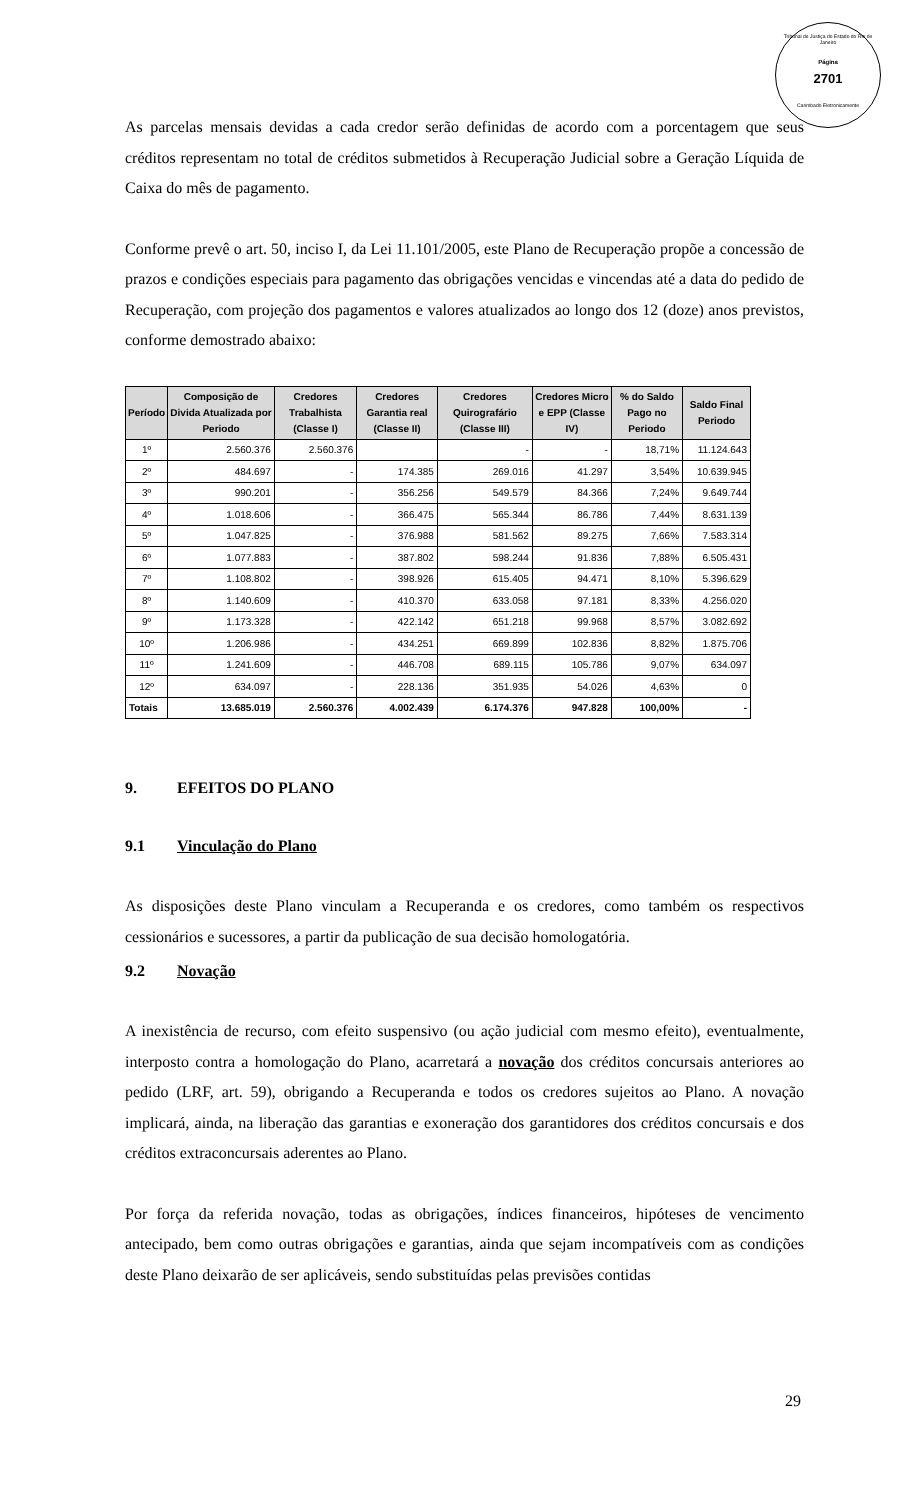Tribunal de Justiça do Estado do Rio de Janeiro
Página
2701
Carimbado Eletronicamente
As parcelas mensais devidas a cada credor serão definidas de acordo com a porcentagem que seus créditos representam no total de créditos submetidos à Recuperação Judicial sobre a Geração Líquida de Caixa do mês de pagamento.
Conforme prevê o art. 50, inciso I, da Lei 11.101/2005, este Plano de Recuperação propõe a concessão de prazos e condições especiais para pagamento das obrigações vencidas e vincendas até a data do pedido de Recuperação, com projeção dos pagamentos e valores atualizados ao longo dos 12 (doze) anos previstos, conforme demostrado abaixo:
| Período | Composição de Divida Atualizada por Periodo | Credores Trabalhista (Classe I) | Credores Garantia real (Classe II) | Credores Quirografário (Classe III) | Credores Micro e EPP (Classe IV) | % do Saldo Pago no Periodo | Saldo Final Periodo |
| --- | --- | --- | --- | --- | --- | --- | --- |
| 1º | 2.560.376 | 2.560.376 | | - | - | 18,71% | 11.124.643 |
| 2º | 484.697 | - | 174.385 | 269.016 | 41.297 | 3,54% | 10.639.945 |
| 3º | 990.201 | - | 356.256 | 549.579 | 84.366 | 7,24% | 9.649.744 |
| 4º | 1.018.606 | - | 366.475 | 565.344 | 86.786 | 7,44% | 8.631.139 |
| 5º | 1.047.825 | - | 376.988 | 581.562 | 89.275 | 7,66% | 7.583.314 |
| 6º | 1.077.883 | - | 387.802 | 598.244 | 91.836 | 7,88% | 6.505.431 |
| 7º | 1.108.802 | - | 398.926 | 615.405 | 94.471 | 8,10% | 5.396.629 |
| 8º | 1.140.609 | - | 410.370 | 633.058 | 97.181 | 8,33% | 4.256.020 |
| 9º | 1.173.328 | - | 422.142 | 651.218 | 99.968 | 8,57% | 3.082.692 |
| 10º | 1.206.986 | - | 434.251 | 669.899 | 102.836 | 8,82% | 1.875.706 |
| 11º | 1.241.609 | - | 446.708 | 689.115 | 105.786 | 9,07% | 634.097 |
| 12º | 634.097 | - | 228.136 | 351.935 | 54.026 | 4,63% | 0 |
| Totais | 13.685.019 | 2.560.376 | 4.002.439 | 6.174.376 | 947.828 | 100,00% | - |
9. EFEITOS DO PLANO
9.1 Vinculação do Plano
As disposições deste Plano vinculam a Recuperanda e os credores, como também os respectivos cessionários e sucessores, a partir da publicação de sua decisão homologatória.
9.2 Novação
A inexistência de recurso, com efeito suspensivo (ou ação judicial com mesmo efeito), eventualmente, interposto contra a homologação do Plano, acarretará a novação dos créditos concursais anteriores ao pedido (LRF, art. 59), obrigando a Recuperanda e todos os credores sujeitos ao Plano. A novação implicará, ainda, na liberação das garantias e exoneração dos garantidores dos créditos concursais e dos créditos extraconcursais aderentes ao Plano.
Por força da referida novação, todas as obrigações, índices financeiros, hipóteses de vencimento antecipado, bem como outras obrigações e garantias, ainda que sejam incompatíveis com as condições deste Plano deixarão de ser aplicáveis, sendo substituídas pelas previsões contidas
29